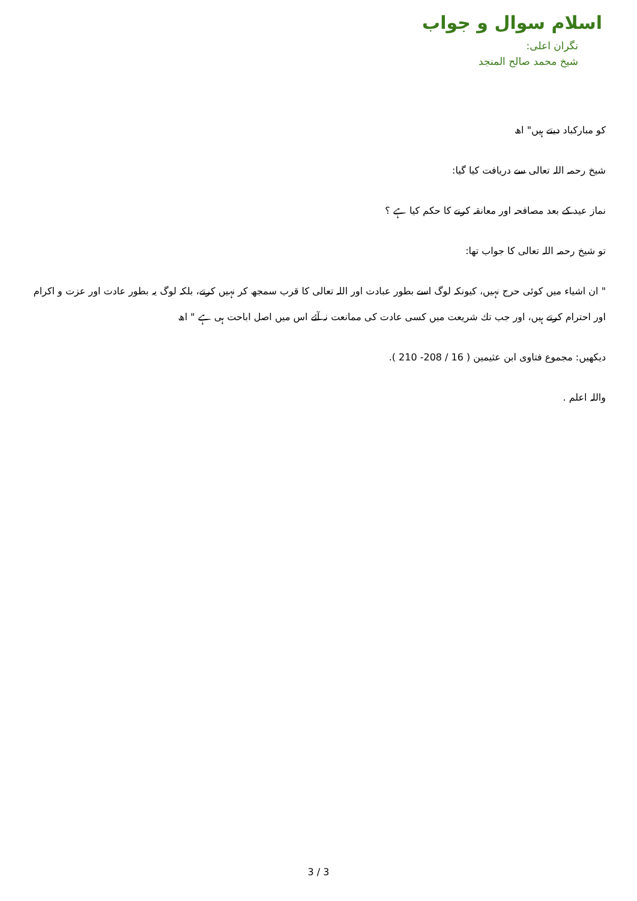اسلام سوال و جواب
نگران اعلی:
شیخ محمد صالح المنجد
کو مبارکباد دیتے ہیں" اھ
شیخ رحمہ اللہ تعالی سے دریافت کیا گیا:
نماز عید کے بعد مصافحہ اور معانقہ کرنے کا حکم کیا ہے ؟
تو شیخ رحمہ اللہ تعالی کا جواب تھا:
" ان اشیاء میں کوئی حرج نہیں، کیونکہ لوگ اسے بطور عبادت اور اللہ تعالی کا قرب سمجھ کر نہیں کرتے، بلکہ لوگ یہ بطور عادت اور عزت و اکرام اور احترام کرتے ہیں، اور جب تك شریعت میں کسی عادت کی ممانعت نہ آئے اس میں اصل اباحت ہی ہے " اھ
دیکھیں: مجموع فتاوی ابن عثیمین ( 16 / 208- 210 ).
واللہ اعلم .
3 / 3